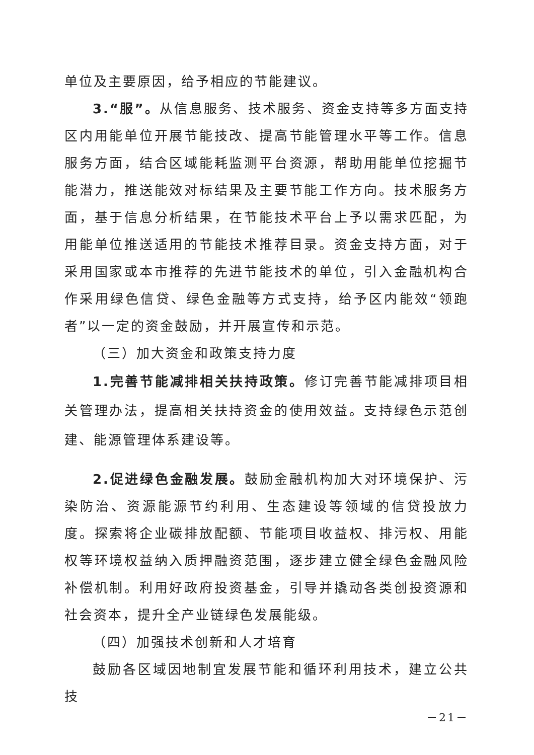单位及主要原因，给予相应的节能建议。
3.“服”。从信息服务、技术服务、资金支持等多方面支持区内用能单位开展节能技改、提高节能管理水平等工作。信息服务方面，结合区域能耗监测平台资源，帮助用能单位挖掘节能潜力，推送能效对标结果及主要节能工作方向。技术服务方面，基于信息分析结果，在节能技术平台上予以需求匹配，为用能单位推送适用的节能技术推荐目录。资金支持方面，对于采用国家或本市推荐的先进节能技术的单位，引入金融机构合作采用绿色信贷、绿色金融等方式支持，给予区内能效“领跑者”以一定的资金鼓励，并开展宣传和示范。
（三）加大资金和政策支持力度
1.完善节能减排相关扶持政策。修订完善节能减排项目相关管理办法，提高相关扶持资金的使用效益。支持绿色示范创建、能源管理体系建设等。
2.促进绿色金融发展。鼓励金融机构加大对环境保护、污染防治、资源能源节约利用、生态建设等领域的信贷投放力度。探索将企业碳排放配额、节能项目收益权、排污权、用能权等环境权益纳入质押融资范围，逐步建立健全绿色金融风险补偿机制。利用好政府投资基金，引导并撬动各类创投资源和社会资本，提升全产业链绿色发展能级。
（四）加强技术创新和人才培育
鼓励各区域因地制宜发展节能和循环利用技术，建立公共技
－21－